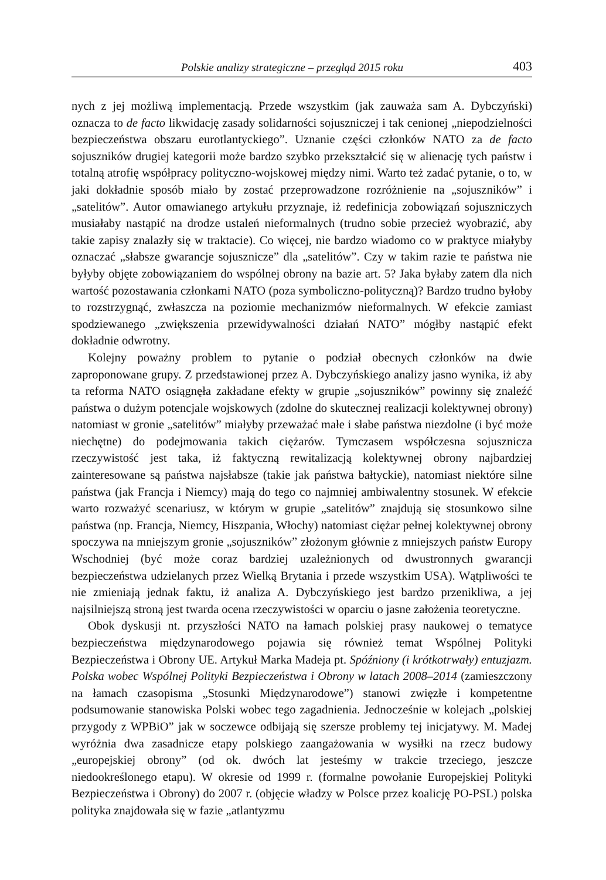Polskie analizy strategiczne – przegląd 2015 roku 403
nych z jej możliwą implementacją. Przede wszystkim (jak zauważa sam A. Dybczyński) oznacza to de facto likwidację zasady solidarności sojuszniczej i tak cenionej „niepodzielności bezpieczeństwa obszaru eurotlantyckiego”. Uznanie części członków NATO za de facto sojuszników drugiej kategorii może bardzo szybko przekształcić się w alienację tych państw i totalną atrofię współpracy polityczno-wojskowej między nimi. Warto też zadać pytanie, o to, w jaki dokładnie sposób miało by zostać przeprowadzone rozróżnienie na „sojuszników” i „satelitów”. Autor omawianego artykułu przyznaje, iż redefinicja zobowiązań sojuszniczych musiałaby nastąpić na drodze ustaleń nieformalnych (trudno sobie przecież wyobrazić, aby takie zapisy znalazły się w traktacie). Co więcej, nie bardzo wiadomo co w praktyce miałyby oznaczać „słabsze gwarancje sojusznicze” dla „satelitów”. Czy w takim razie te państwa nie byłyby objęte zobowiązaniem do wspólnej obrony na bazie art. 5? Jaka byłaby zatem dla nich wartość pozostawania członkami NATO (poza symboliczno-polityczną)? Bardzo trudno byłoby to rozstrzygnąć, zwłaszcza na poziomie mechanizmów nieformalnych. W efekcie zamiast spodziewanego „zwiększenia przewidywalności działań NATO” mógłby nastąpić efekt dokładnie odwrotny.
Kolejny poważny problem to pytanie o podział obecnych członków na dwie zaproponowane grupy. Z przedstawionej przez A. Dybczyńskiego analizy jasno wynika, iż aby ta reforma NATO osiągnęła zakładane efekty w grupie „sojuszników” powinny się znaleźć państwa o dużym potencjale wojskowych (zdolne do skutecznej realizacji kolektywnej obrony) natomiast w gronie „satelitów” miałyby przeważać małe i słabe państwa niezdolne (i być może niechętne) do podejmowania takich ciężarów. Tymczasem współczesna sojusznicza rzeczywistość jest taka, iż faktyczną rewitalizacją kolektywnej obrony najbardziej zainteresowane są państwa najsłabsze (takie jak państwa bałtyckie), natomiast niektóre silne państwa (jak Francja i Niemcy) mają do tego co najmniej ambiwalentny stosunek. W efekcie warto rozważyć scenariusz, w którym w grupie „satelitów” znajdują się stosunkowo silne państwa (np. Francja, Niemcy, Hiszpania, Włochy) natomiast ciężar pełnej kolektywnej obrony spoczywa na mniejszym gronie „sojuszników” złożonym głównie z mniejszych państw Europy Wschodniej (być może coraz bardziej uzależnionych od dwustronnych gwarancji bezpieczeństwa udzielanych przez Wielką Brytania i przede wszystkim USA). Wątpliwości te nie zmieniają jednak faktu, iż analiza A. Dybczyńskiego jest bardzo przenikliwa, a jej najsilniejszą stroną jest twarda ocena rzeczywistości w oparciu o jasne założenia teoretyczne.
Obok dyskusji nt. przyszłości NATO na łamach polskiej prasy naukowej o tematyce bezpieczeństwa międzynarodowego pojawia się również temat Wspólnej Polityki Bezpieczeństwa i Obrony UE. Artykuł Marka Madeja pt. Spóźniony (i krótkotrwały) entuzjazm. Polska wobec Wspólnej Polityki Bezpieczeństwa i Obrony w latach 2008–2014 (zamieszczony na łamach czasopisma „Stosunki Międzynarodowe”) stanowi zwięzłe i kompetentne podsumowanie stanowiska Polski wobec tego zagadnienia. Jednocześnie w kolejach „polskiej przygody z WPBiO” jak w soczewce odbijają się szersze problemy tej inicjatywy. M. Madej wyróżnia dwa zasadnicze etapy polskiego zaangażowania w wysiłki na rzecz budowy „europejskiej obrony” (od ok. dwóch lat jesteśmy w trakcie trzeciego, jeszcze niedookreślonego etapu). W okresie od 1999 r. (formalne powołanie Europejskiej Polityki Bezpieczeństwa i Obrony) do 2007 r. (objęcie władzy w Polsce przez koalicję PO-PSL) polska polityka znajdowała się w fazie „atlantyzmu